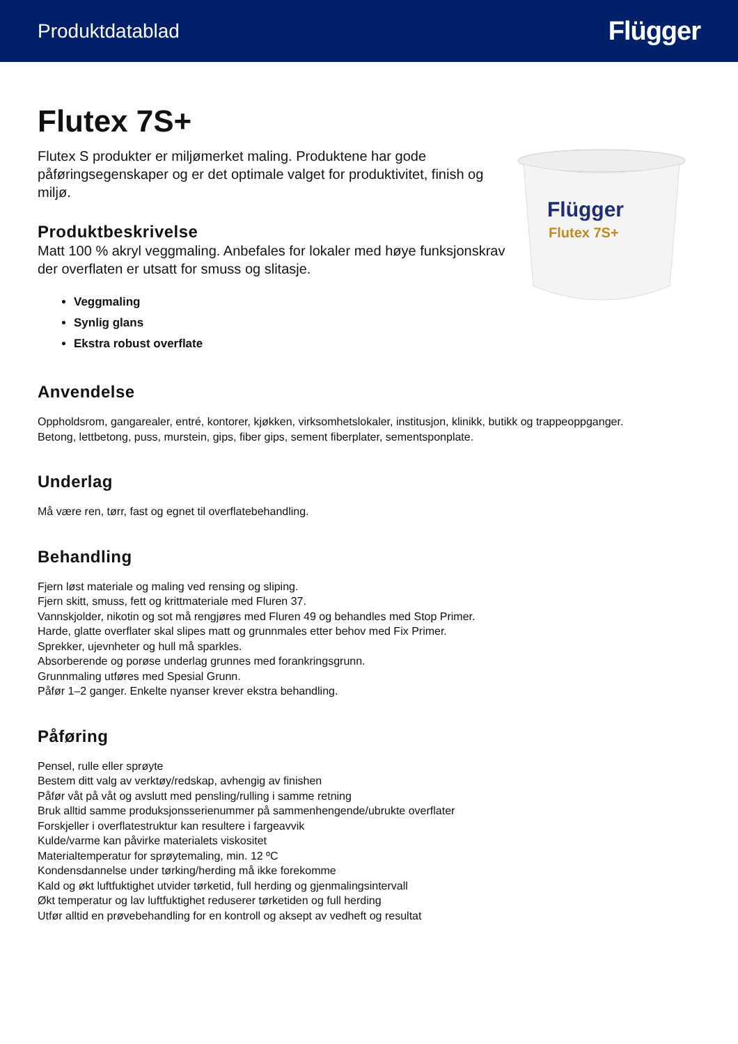Produktdatablad Flügger
Flutex 7S+
Flutex S produkter er miljømerket maling. Produktene har gode påføringsegenskaper og er det optimale valget for produktivitet, finish og miljø.
Produktbeskrivelse
Matt 100 % akryl veggmaling. Anbefales for lokaler med høye funksjonskrav der overflaten er utsatt for smuss og slitasje.
Veggmaling
Synlig glans
Ekstra robust overflate
Flügger
Flutex 7S+
Anvendelse
Oppholdsrom, gangarealer, entré, kontorer, kjøkken, virksomhetslokaler, institusjon, klinikk, butikk og trappeoppganger.
Betong, lettbetong, puss, murstein, gips, fiber gips, sement fiberplater, sementsponplate.
Underlag
Må være ren, tørr, fast og egnet til overflatebehandling.
Behandling
Fjern løst materiale og maling ved rensing og sliping.
Fjern skitt, smuss, fett og krittmateriale med Fluren 37.
Vannskjolder, nikotin og sot må rengjøres med Fluren 49 og behandles med Stop Primer.
Harde, glatte overflater skal slipes matt og grunnmales etter behov med Fix Primer.
Sprekker, ujevnheter og hull må sparkles.
Absorberende og porøse underlag grunnes med forankringsgrunn.
Grunnmaling utføres med Spesial Grunn.
Påfør 1–2 ganger. Enkelte nyanser krever ekstra behandling.
Påføring
Pensel, rulle eller sprøyte
Bestem ditt valg av verktøy/redskap, avhengig av finishen
Påfør våt på våt og avslutt med pensling/rulling i samme retning
Bruk alltid samme produksjonsserienummer på sammenhengende/ubrukte overflater
Forskjeller i overflatestruktur kan resultere i fargeavvik
Kulde/varme kan påvirke materialets viskositet
Materialtemperatur for sprøytemaling, min. 12 ºC
Kondensdannelse under tørking/herding må ikke forekomme
Kald og økt luftfuktighet utvider tørketid, full herding og gjenmalingsintervall
Økt temperatur og lav luftfuktighet reduserer tørketiden og full herding
Utfør alltid en prøvebehandling for en kontroll og aksept av vedheft og resultat